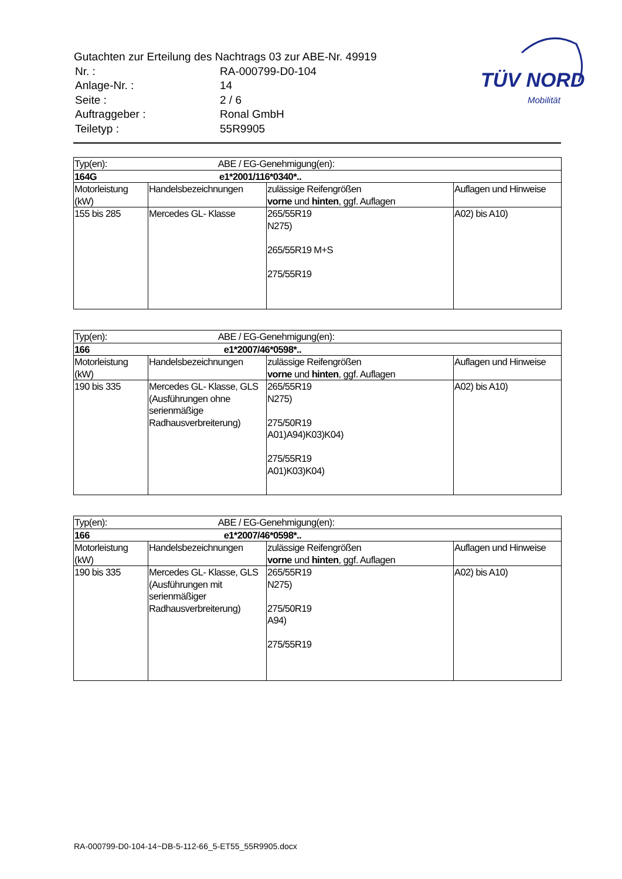Gutachten zur Erteilung des Nachtrags 03 zur ABE-Nr. 49919
| Nr. : | RA-000799-D0-104 |
| Anlage-Nr. : | 14 |
| Seite : | 2 / 6 |
| Auftraggeber : | Ronal GmbH |
| Teiletyp : | 55R9905 |
TÜV NORD
Mobilität
| Typ(en): ABE / EG-Genehmigung(en): | | | |
| 164G e1*2001/116*0340*.. | | | |
| Motorleistung (kW) | Handelsbezeichnungen | zulässige Reifengrößen vorne und hinten , ggf. Auflagen | Auflagen und Hinweise |
| 155 bis 285 | Mercedes GL- Klasse | 265/55R19 N275) 265/55R19 M+S 275/55R19 | A02) bis A10) |
| Typ(en): ABE / EG-Genehmigung(en): | | | |
| 166 e1*2007/46*0598*.. | | | |
| Motorleistung (kW) | Handelsbezeichnungen | zulässige Reifengrößen vorne und hinten , ggf. Auflagen | Auflagen und Hinweise |
| 190 bis 335 | Mercedes GL- Klasse, GLS (Ausführungen ohne serienmäßige Radhausverbreiterung) | 265/55R19 N275) 275/50R19 A01)A94)K03)K04) 275/55R19 A01)K03)K04) | A02) bis A10) |
| Typ(en): ABE / EG-Genehmigung(en): | | | |
| 166 e1*2007/46*0598*.. | | | |
| Motorleistung (kW) | Handelsbezeichnungen | zulässige Reifengrößen vorne und hinten , ggf. Auflagen | Auflagen und Hinweise |
| 190 bis 335 | Mercedes GL- Klasse, GLS (Ausführungen mit serienmäßiger Radhausverbreiterung) | 265/55R19 N275) 275/50R19 A94) 275/55R19 | A02) bis A10) |
RA-000799-D0-104-14~DB-5-112-66_5-ET55_55R9905.docx